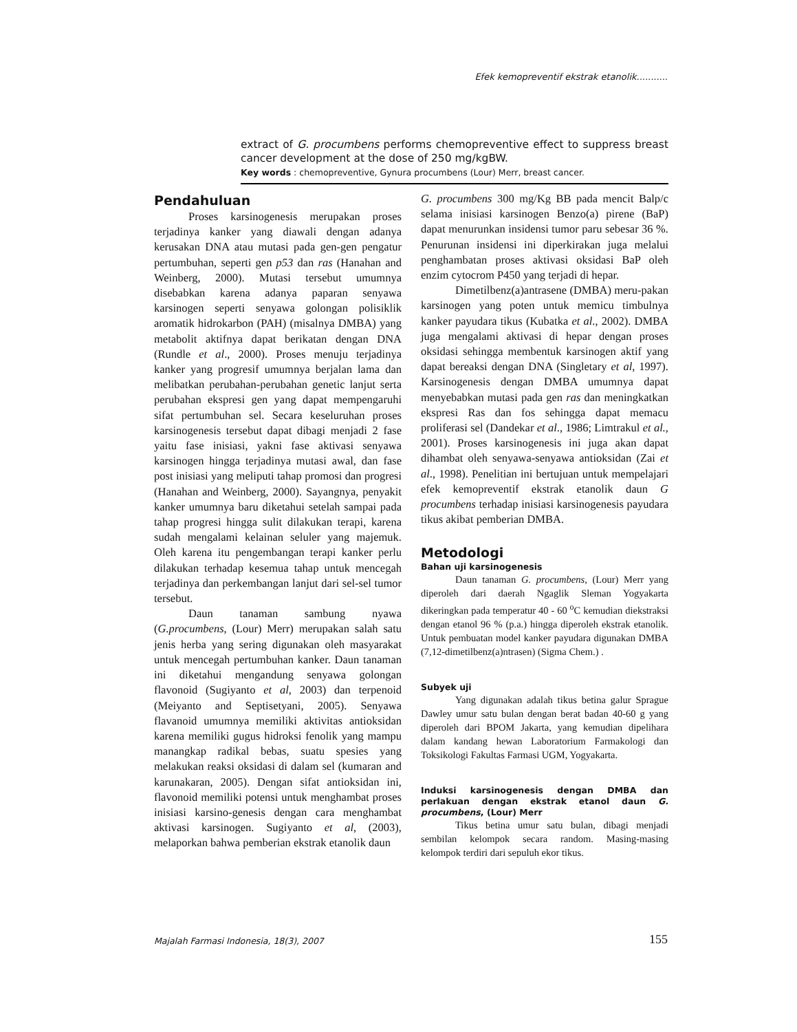Efek kemopreventif ekstrak etanolik...........
extract of G. procumbens performs chemopreventive effect to suppress breast cancer development at the dose of 250 mg/kgBW.
Key words : chemopreventive, Gynura procumbens (Lour) Merr, breast cancer.
Pendahuluan
Proses karsinogenesis merupakan proses terjadinya kanker yang diawali dengan adanya kerusakan DNA atau mutasi pada gen-gen pengatur pertumbuhan, seperti gen p53 dan ras (Hanahan and Weinberg, 2000). Mutasi tersebut umumnya disebabkan karena adanya paparan senyawa karsinogen seperti senyawa golongan polisiklik aromatik hidrokarbon (PAH) (misalnya DMBA) yang metabolit aktifnya dapat berikatan dengan DNA (Rundle et al., 2000). Proses menuju terjadinya kanker yang progresif umumnya berjalan lama dan melibatkan perubahan-perubahan genetic lanjut serta perubahan ekspresi gen yang dapat mempengaruhi sifat pertumbuhan sel. Secara keseluruhan proses karsinogenesis tersebut dapat dibagi menjadi 2 fase yaitu fase inisiasi, yakni fase aktivasi senyawa karsinogen hingga terjadinya mutasi awal, dan fase post inisiasi yang meliputi tahap promosi dan progresi (Hanahan and Weinberg, 2000). Sayangnya, penyakit kanker umumnya baru diketahui setelah sampai pada tahap progresi hingga sulit dilakukan terapi, karena sudah mengalami kelainan seluler yang majemuk. Oleh karena itu pengembangan terapi kanker perlu dilakukan terhadap kesemua tahap untuk mencegah terjadinya dan perkembangan lanjut dari sel-sel tumor tersebut.
Daun tanaman sambung nyawa (G.procumbens, (Lour) Merr) merupakan salah satu jenis herba yang sering digunakan oleh masyarakat untuk mencegah pertumbuhan kanker. Daun tanaman ini diketahui mengandung senyawa golongan flavonoid (Sugiyanto et al, 2003) dan terpenoid (Meiyanto and Septisetyani, 2005). Senyawa flavanoid umumnya memiliki aktivitas antioksidan karena memiliki gugus hidroksi fenolik yang mampu manangkap radikal bebas, suatu spesies yang melakukan reaksi oksidasi di dalam sel (kumaran and karunakaran, 2005). Dengan sifat antioksidan ini, flavonoid memiliki potensi untuk menghambat proses inisiasi karsino-genesis dengan cara menghambat aktivasi karsinogen. Sugiyanto et al, (2003), melaporkan bahwa pemberian ekstrak etanolik daun
G. procumbens 300 mg/Kg BB pada mencit Balp/c selama inisiasi karsinogen Benzo(a) pirene (BaP) dapat menurunkan insidensi tumor paru sebesar 36 %. Penurunan insidensi ini diperkirakan juga melalui penghambatan proses aktivasi oksidasi BaP oleh enzim cytocrom P450 yang terjadi di hepar.
Dimetilbenz(a)antrasene (DMBA) meru-pakan karsinogen yang poten untuk memicu timbulnya kanker payudara tikus (Kubatka et al., 2002). DMBA juga mengalami aktivasi di hepar dengan proses oksidasi sehingga membentuk karsinogen aktif yang dapat bereaksi dengan DNA (Singletary et al, 1997). Karsinogenesis dengan DMBA umumnya dapat menyebabkan mutasi pada gen ras dan meningkatkan ekspresi Ras dan fos sehingga dapat memacu proliferasi sel (Dandekar et al., 1986; Limtrakul et al., 2001). Proses karsinogenesis ini juga akan dapat dihambat oleh senyawa-senyawa antioksidan (Zai et al., 1998). Penelitian ini bertujuan untuk mempelajari efek kemopreventif ekstrak etanolik daun G procumbens terhadap inisiasi karsinogenesis payudara tikus akibat pemberian DMBA.
Metodologi
Bahan uji karsinogenesis
Daun tanaman G. procumbens, (Lour) Merr yang diperoleh dari daerah Ngaglik Sleman Yogyakarta dikeringkan pada temperatur 40 - 60 <sup>o</sup>C kemudian diekstraksi dengan etanol 96 % (p.a.) hingga diperoleh ekstrak etanolik. Untuk pembuatan model kanker payudara digunakan DMBA (7,12-dimetilbenz(a)ntrasen) (Sigma Chem.) .
Subyek uji
Yang digunakan adalah tikus betina galur Sprague Dawley umur satu bulan dengan berat badan 40-60 g yang diperoleh dari BPOM Jakarta, yang kemudian dipelihara dalam kandang hewan Laboratorium Farmakologi dan Toksikologi Fakultas Farmasi UGM, Yogyakarta.
Induksi karsinogenesis dengan DMBA dan perlakuan dengan ekstrak etanol daun G. procumbens, (Lour) Merr
Tikus betina umur satu bulan, dibagi menjadi sembilan kelompok secara random. Masing-masing kelompok terdiri dari sepuluh ekor tikus.
Majalah Farmasi Indonesia, 18(3), 2007
155